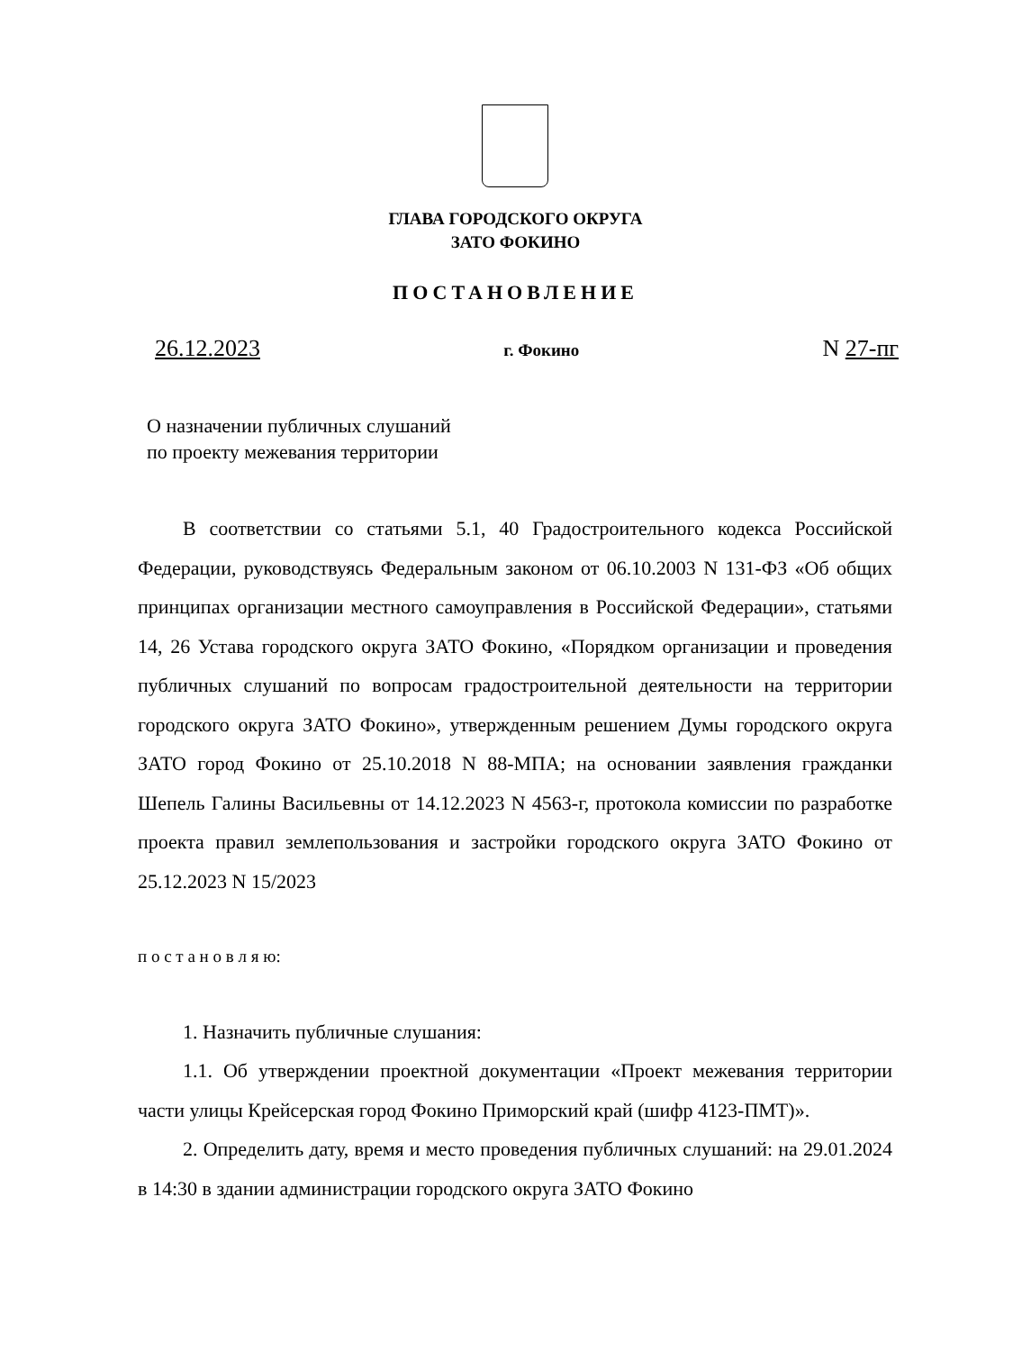ГЛАВА ГОРОДСКОГО ОКРУГА
ЗАТО ФОКИНО
ПОСТАНОВЛЕНИЕ
26.12.2023 г. Фокино N 27-пг
О назначении публичных слушаний
по проекту межевания территории
В соответствии со статьями 5.1, 40 Градостроительного кодекса Российской Федерации, руководствуясь Федеральным законом от 06.10.2003 N 131-ФЗ «Об общих принципах организации местного самоуправления в Российской Федерации», статьями 14, 26 Устава городского округа ЗАТО Фокино, «Порядком организации и проведения публичных слушаний по вопросам градостроительной деятельности на территории городского округа ЗАТО Фокино», утвержденным решением Думы городского округа ЗАТО город Фокино от 25.10.2018 N 88-МПА; на основании заявления гражданки Шепель Галины Васильевны от 14.12.2023 N 4563-г, протокола комиссии по разработке проекта правил землепользования и застройки городского округа ЗАТО Фокино от 25.12.2023 N 15/2023
п о с т а н о в л я ю:
1. Назначить публичные слушания:
1.1. Об утверждении проектной документации «Проект межевания территории части улицы Крейсерская город Фокино Приморский край (шифр 4123-ПМТ)».
2. Определить дату, время и место проведения публичных слушаний: на 29.01.2024 в 14:30 в здании администрации городского округа ЗАТО Фокино